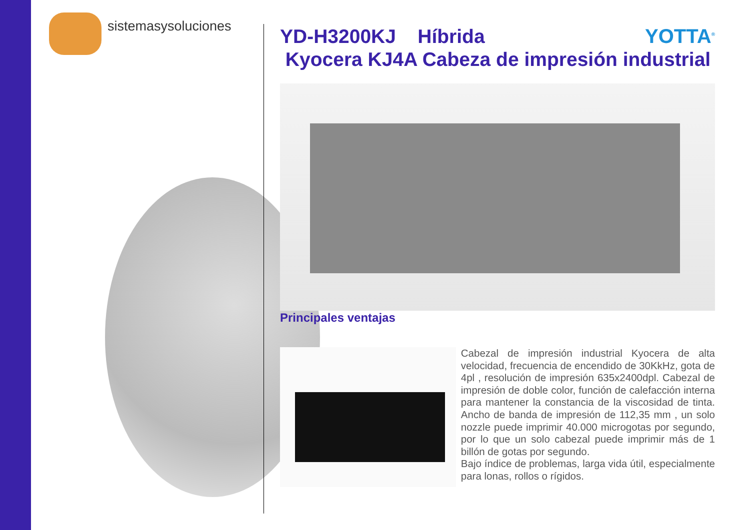sistemasysoluciones
YOTTA<sup>®</sup>
YD-H3200KJ Híbrida
Kyocera KJ4A Cabeza de impresión industrial
Principales ventajas
Cabezal de impresión industrial Kyocera de alta velocidad, frecuencia de encendido de 30KkHz, gota de 4pl , resolución de impresión 635x2400dpl. Cabezal de impresión de doble color, función de calefacción interna para mantener la constancia de la viscosidad de tinta. Ancho de banda de impresión de 112,35 mm , un solo nozzle puede imprimir 40.000 microgotas por segundo, por lo que un solo cabezal puede imprimir más de 1 billón de gotas por segundo.
Bajo índice de problemas, larga vida útil, especialmente para lonas, rollos o rígidos.